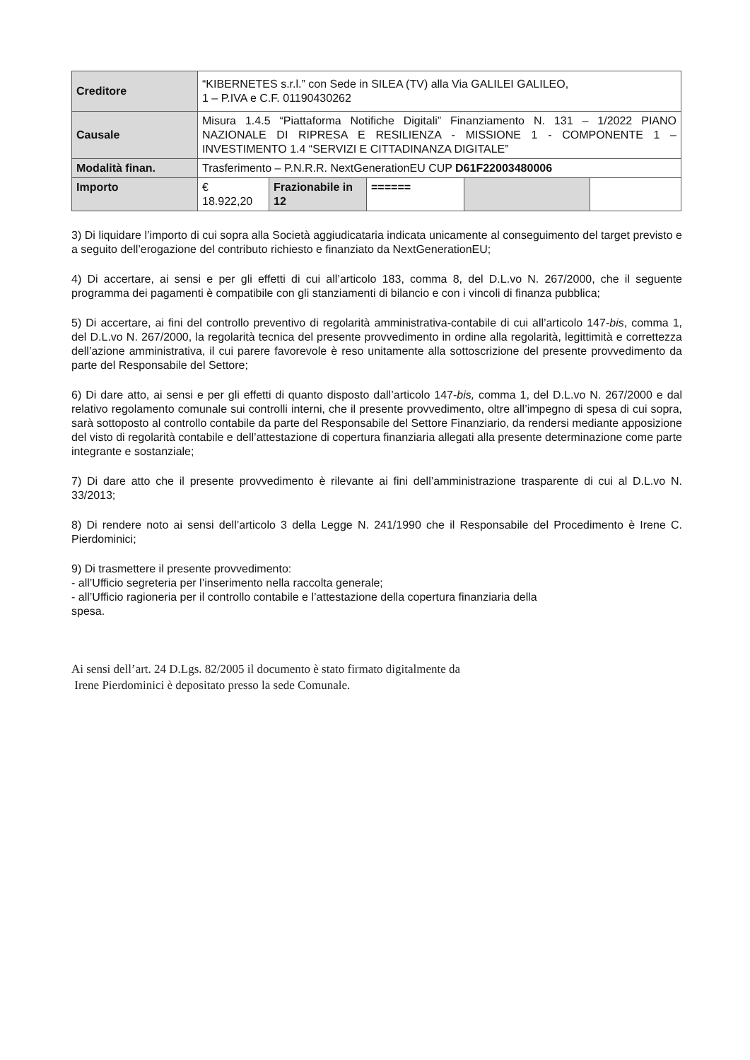| Creditore | “KIBERNETES s.r.l.” con Sede in SILEA (TV) alla Via GALILEI GALILEO, 1 – P.IVA e C.F. 01190430262 | | | | |
| Causale | Misura 1.4.5 “Piattaforma Notifiche Digitali” Finanziamento N. 131 – 1/2022 PIANO NAZIONALE DI RIPRESA E RESILIENZA - MISSIONE 1 - COMPONENTE 1 – INVESTIMENTO 1.4 “SERVIZI E CITTADINANZA DIGITALE” | | | | |
| Modalità finan. | Trasferimento – P.N.R.R. NextGenerationEU CUP D61F22003480006 | | | | |
| Importo | € 18.922,20 | Frazionabile in 12 | ====== | | |
3) Di liquidare l’importo di cui sopra alla Società aggiudicataria indicata unicamente al conseguimento del target previsto e a seguito dell’erogazione del contributo richiesto e finanziato da NextGenerationEU;
4) Di accertare, ai sensi e per gli effetti di cui all’articolo 183, comma 8, del D.L.vo N. 267/2000, che il seguente programma dei pagamenti è compatibile con gli stanziamenti di bilancio e con i vincoli di finanza pubblica;
5) Di accertare, ai fini del controllo preventivo di regolarità amministrativa-contabile di cui all’articolo 147-bis, comma 1, del D.L.vo N. 267/2000, la regolarità tecnica del presente provvedimento in ordine alla regolarità, legittimità e correttezza dell’azione amministrativa, il cui parere favorevole è reso unitamente alla sottoscrizione del presente provvedimento da parte del Responsabile del Settore;
6) Di dare atto, ai sensi e per gli effetti di quanto disposto dall’articolo 147-bis, comma 1, del D.L.vo N. 267/2000 e dal relativo regolamento comunale sui controlli interni, che il presente provvedimento, oltre all’impegno di spesa di cui sopra, sarà sottoposto al controllo contabile da parte del Responsabile del Settore Finanziario, da rendersi mediante apposizione del visto di regolarità contabile e dell’attestazione di copertura finanziaria allegati alla presente determinazione come parte integrante e sostanziale;
7) Di dare atto che il presente provvedimento è rilevante ai fini dell’amministrazione trasparente di cui al D.L.vo N. 33/2013;
8) Di rendere noto ai sensi dell’articolo 3 della Legge N. 241/1990 che il Responsabile del Procedimento è Irene C. Pierdominici;
9) Di trasmettere il presente provvedimento:
- all’Ufficio segreteria per l’inserimento nella raccolta generale;
- all’Ufficio ragioneria per il controllo contabile e l’attestazione della copertura finanziaria della
spesa.
Ai sensi dell’art. 24 D.Lgs. 82/2005 il documento è stato firmato digitalmente da
Irene Pierdominici è depositato presso la sede Comunale.